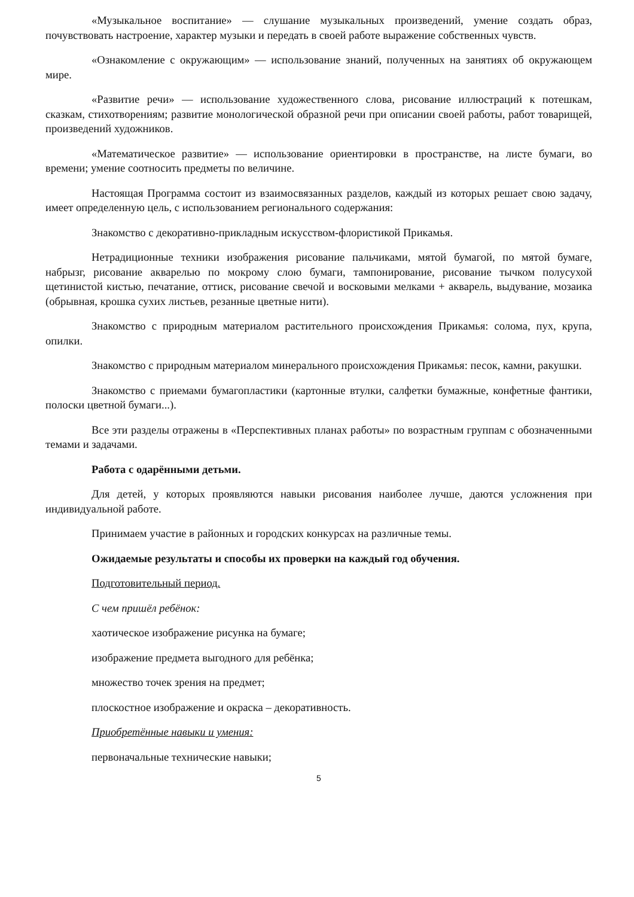«Музыкальное воспитание» — слушание музыкальных произведений, умение создать образ, почувствовать настроение, характер музыки и передать в своей работе выражение собственных чувств.
«Ознакомление с окружающим» — использование знаний, полученных на занятиях об окружающем мире.
«Развитие речи» — использование художественного слова, рисование иллюстраций к потешкам, сказкам, стихотворениям; развитие монологической образной речи при описании своей работы, работ товарищей, произведений художников.
«Математическое развитие» — использование ориентировки в пространстве, на листе бумаги, во времени; умение соотносить предметы по величине.
Настоящая Программа состоит из взаимосвязанных разделов, каждый из которых решает свою задачу, имеет определенную цель, с использованием регионального содержания:
Знакомство с декоративно-прикладным искусством-флористикой Прикамья.
Нетрадиционные техники изображения рисование пальчиками, мятой бумагой, по мятой бумаге, набрызг, рисование акварелью по мокрому слою бумаги, тампонирование, рисование тычком полусухой щетинистой кистью, печатание, оттиск, рисование свечой и восковыми мелками + акварель, выдувание, мозаика (обрывная, крошка сухих листьев, резанные цветные нити).
Знакомство с природным материалом растительного происхождения Прикамья: солома, пух, крупа, опилки.
Знакомство с природным материалом минерального происхождения Прикамья: песок, камни, ракушки.
Знакомство с приемами бумагопластики (картонные втулки, салфетки бумажные, конфетные фантики, полоски цветной бумаги...).
Все эти разделы отражены в «Перспективных планах работы» по возрастным группам с обозначенными темами и задачами.
Работа с одарёнными детьми.
Для детей, у которых проявляются навыки рисования наиболее лучше, даются усложнения при индивидуальной работе.
Принимаем участие в районных и городских конкурсах на различные темы.
Ожидаемые результаты и способы их проверки на каждый год обучения.
Подготовительный период.
С чем пришёл ребёнок:
хаотическое изображение рисунка на бумаге;
изображение предмета выгодного для ребёнка;
множество точек зрения на предмет;
плоскостное изображение и окраска – декоративность.
Приобретённые навыки и умения:
первоначальные технические навыки;
5